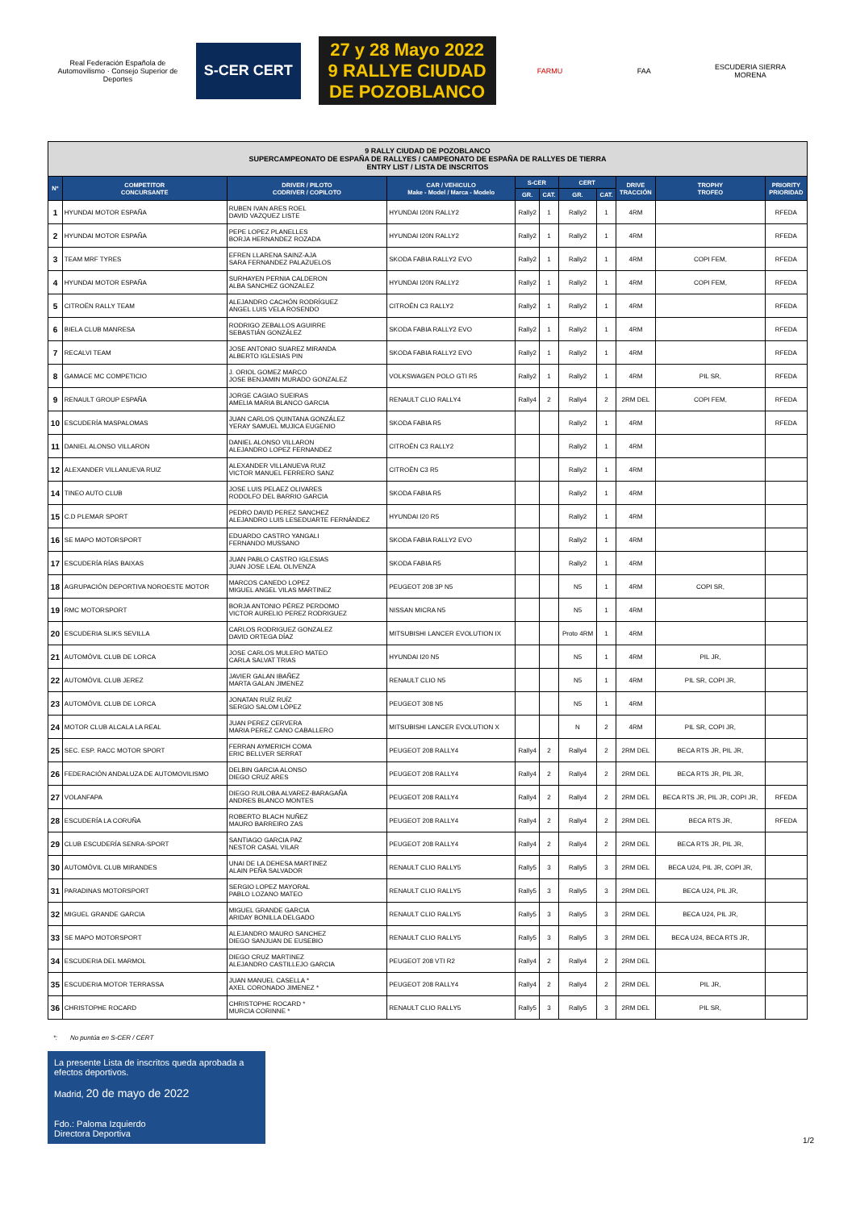Real Federación Española de Automovilismo · Consejo Superior de Deportes
S-CER CERT
27 y 28 Mayo 2022
9 RALLYE CIUDAD DE POZOBLANCO
FARMU FAA
ESCUDERIA SIERRA MORENA
| 9 RALLY CIUDAD DE POZOBLANCO SUPERCAMPEONATO DE ESPAÑA DE RALLYES / CAMPEONATO DE ESPAÑA DE RALLYES DE TIERRA ENTRY LIST / LISTA DE INSCRITOS | | | | | | | | | | |
| Nº | COMPETITOR CONCURSANTE | DRIVER / PILOTO CODRIVER / COPILOTO | CAR / VEHICULO Make - Model / Marca - Modelo | S-CER | | CERT | | DRIVE TRACCIÓN | TROPHY TROFEO | PRIORITY PRIORIDAD |
| | | | | GR. | CAT. | GR. | CAT. | | | |
| 1 | HYUNDAI MOTOR ESPAÑA | RUBEN IVAN ARES ROEL DAVID VAZQUEZ LISTE | HYUNDAI I20N RALLY2 | Rally2 | 1 | Rally2 | 1 | 4RM | | RFEDA |
| 2 | HYUNDAI MOTOR ESPAÑA | PEPE LOPEZ PLANELLES BORJA HERNANDEZ ROZADA | HYUNDAI I20N RALLY2 | Rally2 | 1 | Rally2 | 1 | 4RM | | RFEDA |
| 3 | TEAM MRF TYRES | EFREN LLARENA SAINZ-AJA SARA FERNANDEZ PALAZUELOS | SKODA FABIA RALLY2 EVO | Rally2 | 1 | Rally2 | 1 | 4RM | COPI FEM, | RFEDA |
| 4 | HYUNDAI MOTOR ESPAÑA | SURHAYEN PERNIA CALDERON ALBA SANCHEZ GONZALEZ | HYUNDAI I20N RALLY2 | Rally2 | 1 | Rally2 | 1 | 4RM | COPI FEM, | RFEDA |
| 5 | CITROËN RALLY TEAM | ALEJANDRO CACHÓN RODRÍGUEZ ANGEL LUIS VELA ROSENDO | CITROËN C3 RALLY2 | Rally2 | 1 | Rally2 | 1 | 4RM | | RFEDA |
| 6 | BIELA CLUB MANRESA | RODRIGO ZEBALLOS AGUIRRE SEBASTIÁN GONZÁLEZ | SKODA FABIA RALLY2 EVO | Rally2 | 1 | Rally2 | 1 | 4RM | | RFEDA |
| 7 | RECALVI TEAM | JOSE ANTONIO SUAREZ MIRANDA ALBERTO IGLESIAS PIN | SKODA FABIA RALLY2 EVO | Rally2 | 1 | Rally2 | 1 | 4RM | | RFEDA |
| 8 | GAMACE MC COMPETICIO | J. ORIOL GOMEZ MARCO JOSE BENJAMIN MURADO GONZALEZ | VOLKSWAGEN POLO GTI R5 | Rally2 | 1 | Rally2 | 1 | 4RM | PIL SR, | RFEDA |
| 9 | RENAULT GROUP ESPAÑA | JORGE CAGIAO SUEIRAS AMELIA MARIA BLANCO GARCIA | RENAULT CLIO RALLY4 | Rally4 | 2 | Rally4 | 2 | 2RM DEL | COPI FEM, | RFEDA |
| 10 | ESCUDERÍA MASPALOMAS | JUAN CARLOS QUINTANA GONZÁLEZ YERAY SAMUEL MUJICA EUGENIO | SKODA FABIA R5 | | | Rally2 | 1 | 4RM | | RFEDA |
| 11 | DANIEL ALONSO VILLARON | DANIEL ALONSO VILLARON ALEJANDRO LOPEZ FERNANDEZ | CITROËN C3 RALLY2 | | | Rally2 | 1 | 4RM | | |
| 12 | ALEXANDER VILLANUEVA RUIZ | ALEXANDER VILLANUEVA RUIZ VICTOR MANUEL FERRERO SANZ | CITROËN C3 R5 | | | Rally2 | 1 | 4RM | | |
| 14 | TINEO AUTO CLUB | JOSE LUIS PELAEZ OLIVARES RODOLFO DEL BARRIO GARCIA | SKODA FABIA R5 | | | Rally2 | 1 | 4RM | | |
| 15 | C.D PLEMAR SPORT | PEDRO DAVID PEREZ SANCHEZ ALEJANDRO LUIS LESEDUARTE FERNÁNDEZ | HYUNDAI I20 R5 | | | Rally2 | 1 | 4RM | | |
| 16 | SE MAPO MOTORSPORT | EDUARDO CASTRO YANGALI FERNANDO MUSSANO | SKODA FABIA RALLY2 EVO | | | Rally2 | 1 | 4RM | | |
| 17 | ESCUDERÍA RÍAS BAIXAS | JUAN PABLO CASTRO IGLESIAS JUAN JOSE LEAL OLIVENZA | SKODA FABIA R5 | | | Rally2 | 1 | 4RM | | |
| 18 | AGRUPACIÓN DEPORTIVA NOROESTE MOTOR | MARCOS CANEDO LOPEZ MIGUEL ANGEL VILAS MARTINEZ | PEUGEOT 208 3P N5 | | | N5 | 1 | 4RM | COPI SR, | |
| 19 | RMC MOTORSPORT | BORJA ANTONIO PÉREZ PERDOMO VICTOR AURELIO PEREZ RODRIGUEZ | NISSAN MICRA N5 | | | N5 | 1 | 4RM | | |
| 20 | ESCUDERIA SLIKS SEVILLA | CARLOS RODRIGUEZ GONZALEZ DAVID ORTEGA DÍAZ | MITSUBISHI LANCER EVOLUTION IX | | | Proto 4RM | 1 | 4RM | | |
| 21 | AUTOMÓVIL CLUB DE LORCA | JOSE CARLOS MULERO MATEO CARLA SALVAT TRIAS | HYUNDAI I20 N5 | | | N5 | 1 | 4RM | PIL JR, | |
| 22 | AUTOMÓVIL CLUB JEREZ | JAVIER GALAN IBAÑEZ MARTA GALAN JIMENEZ | RENAULT CLIO N5 | | | N5 | 1 | 4RM | PIL SR, COPI JR, | |
| 23 | AUTOMÓVIL CLUB DE LORCA | JONATAN RUÍZ RUÍZ SERGIO SALOM LÓPEZ | PEUGEOT 308 N5 | | | N5 | 1 | 4RM | | |
| 24 | MOTOR CLUB ALCALA LA REAL | JUAN PEREZ CERVERA MARIA PEREZ CANO CABALLERO | MITSUBISHI LANCER EVOLUTION X | | | N | 2 | 4RM | PIL SR, COPI JR, | |
| 25 | SEC. ESP. RACC MOTOR SPORT | FERRAN AYMERICH COMA ERIC BELLVER SERRAT | PEUGEOT 208 RALLY4 | Rally4 | 2 | Rally4 | 2 | 2RM DEL | BECA RTS JR, PIL JR, | |
| 26 | FEDERACIÓN ANDALUZA DE AUTOMOVILISMO | DELBIN GARCIA ALONSO DIEGO CRUZ ARES | PEUGEOT 208 RALLY4 | Rally4 | 2 | Rally4 | 2 | 2RM DEL | BECA RTS JR, PIL JR, | |
| 27 | VOLANFAPA | DIEGO RUILOBA ALVAREZ-BARAGAÑA ANDRES BLANCO MONTES | PEUGEOT 208 RALLY4 | Rally4 | 2 | Rally4 | 2 | 2RM DEL | BECA RTS JR, PIL JR, COPI JR, | RFEDA |
| 28 | ESCUDERÍA LA CORUÑA | ROBERTO BLACH NUÑEZ MAURO BARREIRO ZAS | PEUGEOT 208 RALLY4 | Rally4 | 2 | Rally4 | 2 | 2RM DEL | BECA RTS JR, | RFEDA |
| 29 | CLUB ESCUDERÍA SENRA-SPORT | SANTIAGO GARCIA PAZ NESTOR CASAL VILAR | PEUGEOT 208 RALLY4 | Rally4 | 2 | Rally4 | 2 | 2RM DEL | BECA RTS JR, PIL JR, | |
| 30 | AUTOMÓVIL CLUB MIRANDES | UNAI DE LA DEHESA MARTINEZ ALAIN PEÑA SALVADOR | RENAULT CLIO RALLY5 | Rally5 | 3 | Rally5 | 3 | 2RM DEL | BECA U24, PIL JR, COPI JR, | |
| 31 | PARADINAS MOTORSPORT | SERGIO LOPEZ MAYORAL PABLO LOZANO MATEO | RENAULT CLIO RALLY5 | Rally5 | 3 | Rally5 | 3 | 2RM DEL | BECA U24, PIL JR, | |
| 32 | MIGUEL GRANDE GARCIA | MIGUEL GRANDE GARCIA ARIDAY BONILLA DELGADO | RENAULT CLIO RALLY5 | Rally5 | 3 | Rally5 | 3 | 2RM DEL | BECA U24, PIL JR, | |
| 33 | SE MAPO MOTORSPORT | ALEJANDRO MAURO SANCHEZ DIEGO SANJUAN DE EUSEBIO | RENAULT CLIO RALLY5 | Rally5 | 3 | Rally5 | 3 | 2RM DEL | BECA U24, BECA RTS JR, | |
| 34 | ESCUDERIA DEL MARMOL | DIEGO CRUZ MARTINEZ ALEJANDRO CASTILLEJO GARCIA | PEUGEOT 208 VTI R2 | Rally4 | 2 | Rally4 | 2 | 2RM DEL | | |
| 35 | ESCUDERIA MOTOR TERRASSA | JUAN MANUEL CASELLA * AXEL CORONADO JIMENEZ * | PEUGEOT 208 RALLY4 | Rally4 | 2 | Rally4 | 2 | 2RM DEL | PIL JR, | |
| 36 | CHRISTOPHE ROCARD | CHRISTOPHE ROCARD * MURCIA CORINNE * | RENAULT CLIO RALLY5 | Rally5 | 3 | Rally5 | 3 | 2RM DEL | PIL SR, | |
*: No puntúa en S-CER / CERT
La presente Lista de inscritos queda aprobada a efectos deportivos.
Madrid, 20 de mayo de 2022
Fdo.: Paloma Izquierdo
Directora Deportiva
1/2